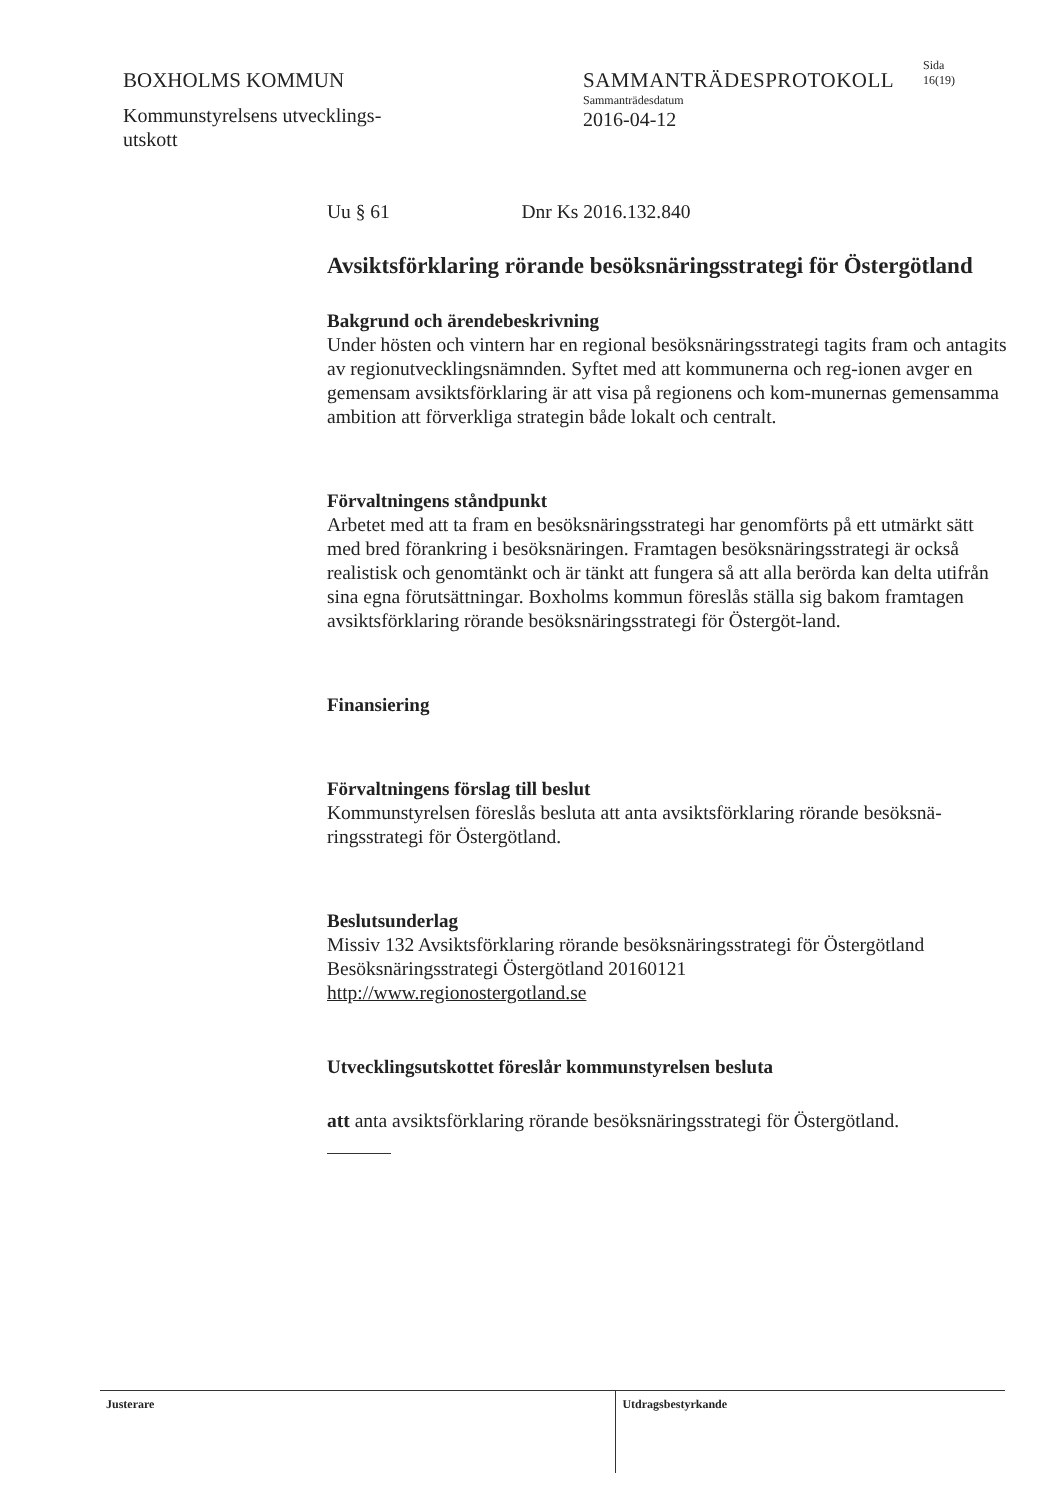BOXHOLMS KOMMUN
Kommunstyrelsens utvecklings-
utskott
SAMMANTRÄDESPROTOKOLL
Sammanträdesdatum
2016-04-12
Sida
16(19)
Uu § 61 Dnr Ks 2016.132.840
Avsiktsförklaring rörande besöksnäringsstrategi för Östergötland
Bakgrund och ärendebeskrivning
Under hösten och vintern har en regional besöksnäringsstrategi tagits fram och antagits av regionutvecklingsnämnden. Syftet med att kommunerna och reg-ionen avger en gemensam avsiktsförklaring är att visa på regionens och kom-munernas gemensamma ambition att förverkliga strategin både lokalt och centralt.
Förvaltningens ståndpunkt
Arbetet med att ta fram en besöksnäringsstrategi har genomförts på ett utmärkt sätt med bred förankring i besöksnäringen. Framtagen besöksnäringsstrategi är också realistisk och genomtänkt och är tänkt att fungera så att alla berörda kan delta utifrån sina egna förutsättningar. Boxholms kommun föreslås ställa sig bakom framtagen avsiktsförklaring rörande besöksnäringsstrategi för Östergöt-land.
Finansiering
Förvaltningens förslag till beslut
Kommunstyrelsen föreslås besluta att anta avsiktsförklaring rörande besöksnä-ringsstrategi för Östergötland.
Beslutsunderlag
Missiv 132 Avsiktsförklaring rörande besöksnäringsstrategi för Östergötland
Besöksnäringsstrategi Östergötland 20160121
http://www.regionostergotland.se
Utvecklingsutskottet föreslår kommunstyrelsen besluta
att anta avsiktsförklaring rörande besöksnäringsstrategi för Östergötland.
Justerare
Utdragsbestyrkande